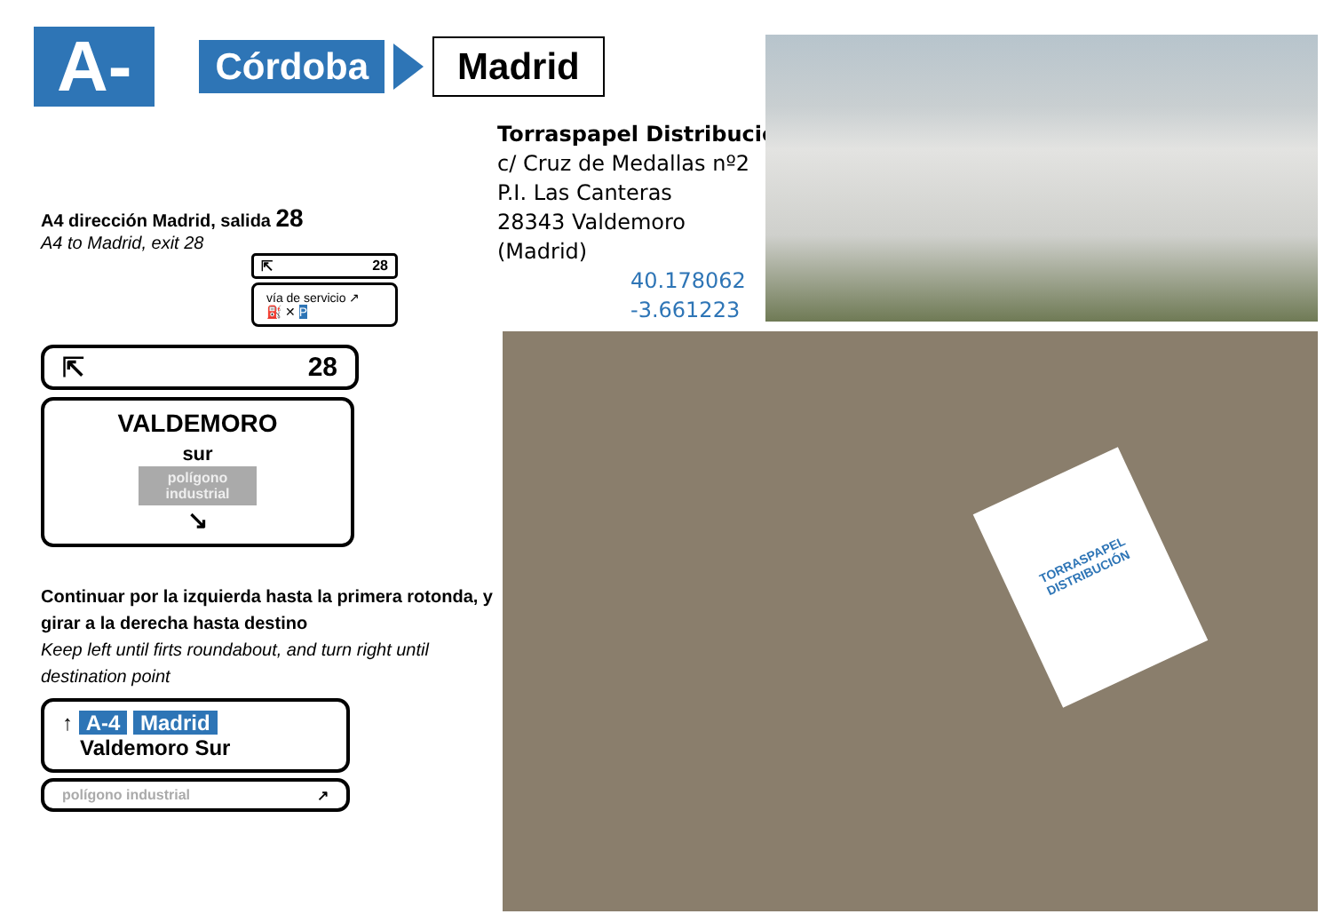A-4 Córdoba Madrid
A4 dirección Madrid, salida 28
A4 to Madrid, exit 28
⇱ 28
vía de servicio ↗
⛽ ✕ P
⇱ 28
VALDEMORO
sur
polígono
industrial
↘
Continuar por la izquierda hasta la primera rotonda, y girar a la derecha hasta destino
Keep left until firts roundabout, and turn right until destination point
↑ A-4 Madrid
Valdemoro Sur
polígono industrial ↗
Torraspapel Distribución
c/ Cruz de Medallas nº2
P.I. Las Canteras
28343 Valdemoro
(Madrid)
40.178062
-3.661223
TORRASPAPEL DISTRIBUCIÓN